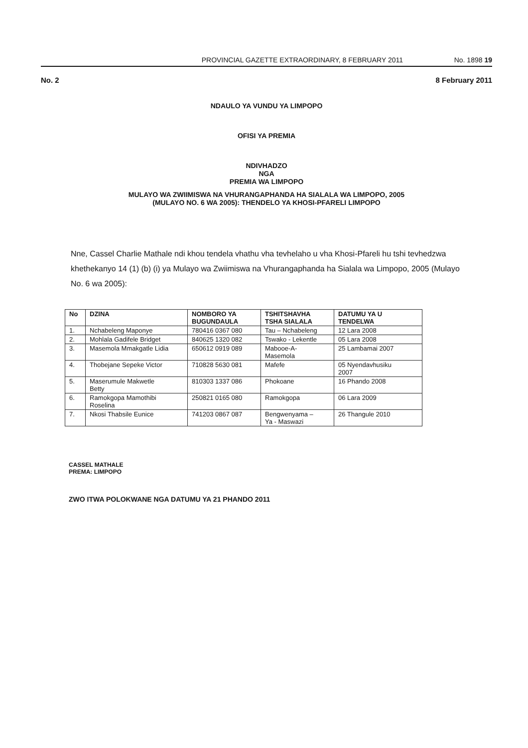PROVINCIAL GAZETTE EXTRAORDINARY, 8 FEBRUARY 2011 No. 1898 19
No. 2 8 February 2011
NDAULO YA VUNDU YA LIMPOPO
OFISI YA PREMIA
NDIVHADZO
NGA
PREMIA WA LIMPOPO
MULAYO WA ZWIIMISWA NA VHURANGAPHANDA HA SIALALA WA LIMPOPO, 2005
(MULAYO NO. 6 WA 2005): THENDELO YA KHOSI-PFARELI LIMPOPO
Nne, Cassel Charlie Mathale ndi khou tendela vhathu vha tevhelaho u vha Khosi-Pfareli hu tshi tevhedzwa khethekanyo 14 (1) (b) (i) ya Mulayo wa Zwiimiswa na Vhurangaphanda ha Sialala wa Limpopo, 2005 (Mulayo No. 6 wa 2005):
| No | DZINA | NOMBORO YA BUGUNDAULA | TSHITSHAVHA TSHA SIALALA | DATUMU YA U TENDELWA |
| --- | --- | --- | --- | --- |
| 1. | Nchabeleng Maponye | 780416 0367 080 | Tau – Nchabeleng | 12 Lara 2008 |
| 2. | Mohlala Gadifele Bridget | 840625 1320 082 | Tswako - Lekentle | 05 Lara 2008 |
| 3. | Masemola Mmakgatle Lidia | 650612 0919 089 | Mabooe-A- Masemola | 25 Lambamai 2007 |
| 4. | Thobejane Sepeke Victor | 710828 5630 081 | Mafefe | 05 Nyendavhusiku 2007 |
| 5. | Maserumule Makwetle Betty | 810303 1337 086 | Phokoane | 16 Phando 2008 |
| 6. | Ramokgopa Mamothibi Roselina | 250821 0165 080 | Ramokgopa | 06 Lara 2009 |
| 7. | Nkosi Thabsile Eunice | 741203 0867 087 | Bengwenyama – Ya - Maswazi | 26 Thangule 2010 |
CASSEL MATHALE
PREMA: LIMPOPO
ZWO ITWA POLOKWANE NGA DATUMU YA 21 PHANDO 2011